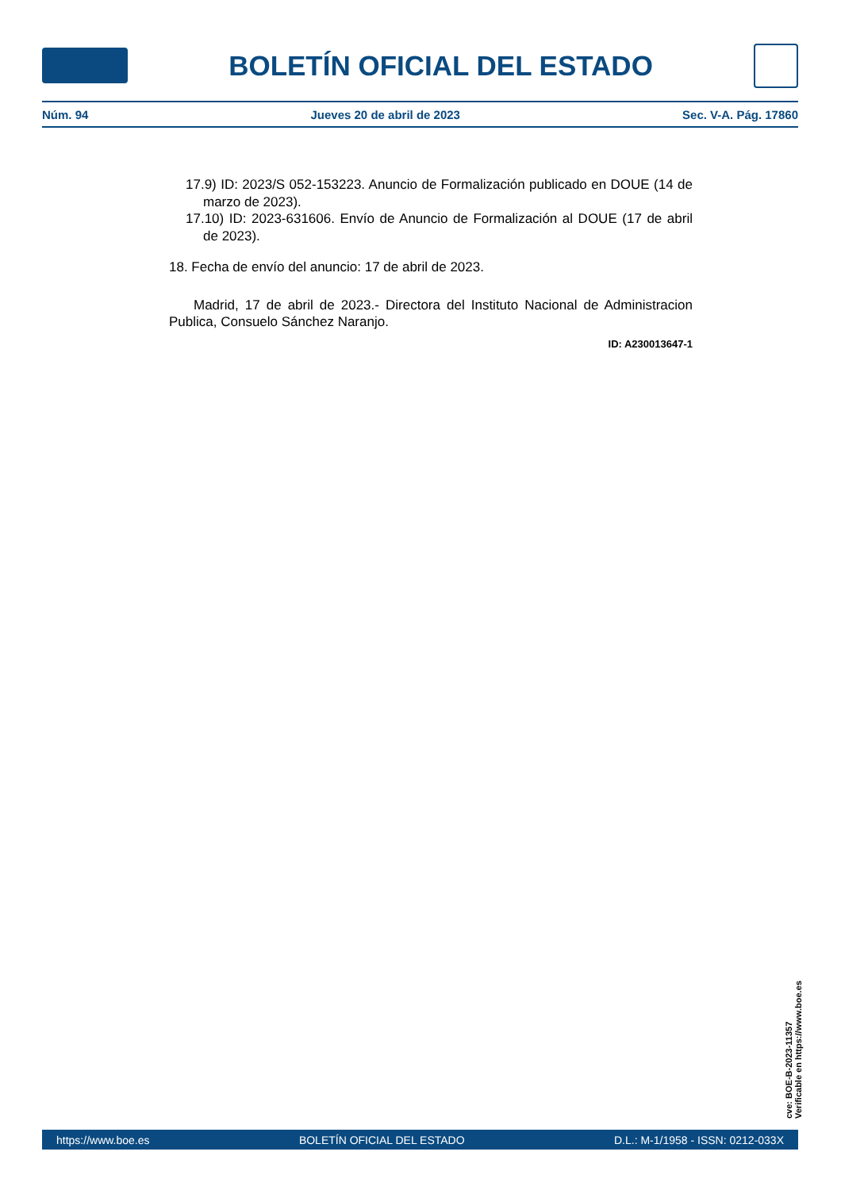BOLETÍN OFICIAL DEL ESTADO
Núm. 94 Jueves 20 de abril de 2023 Sec. V-A. Pág. 17860
17.9) ID: 2023/S 052-153223. Anuncio de Formalización publicado en DOUE (14 de marzo de 2023).
17.10) ID: 2023-631606. Envío de Anuncio de Formalización al DOUE (17 de abril de 2023).
18. Fecha de envío del anuncio: 17 de abril de 2023.
Madrid, 17 de abril de 2023.- Directora del Instituto Nacional de Administracion Publica, Consuelo Sánchez Naranjo.
ID: A230013647-1
cve: BOE-B-2023-11357
Verificable en https://www.boe.es
https://www.boe.es BOLETÍN OFICIAL DEL ESTADO D.L.: M-1/1958 - ISSN: 0212-033X